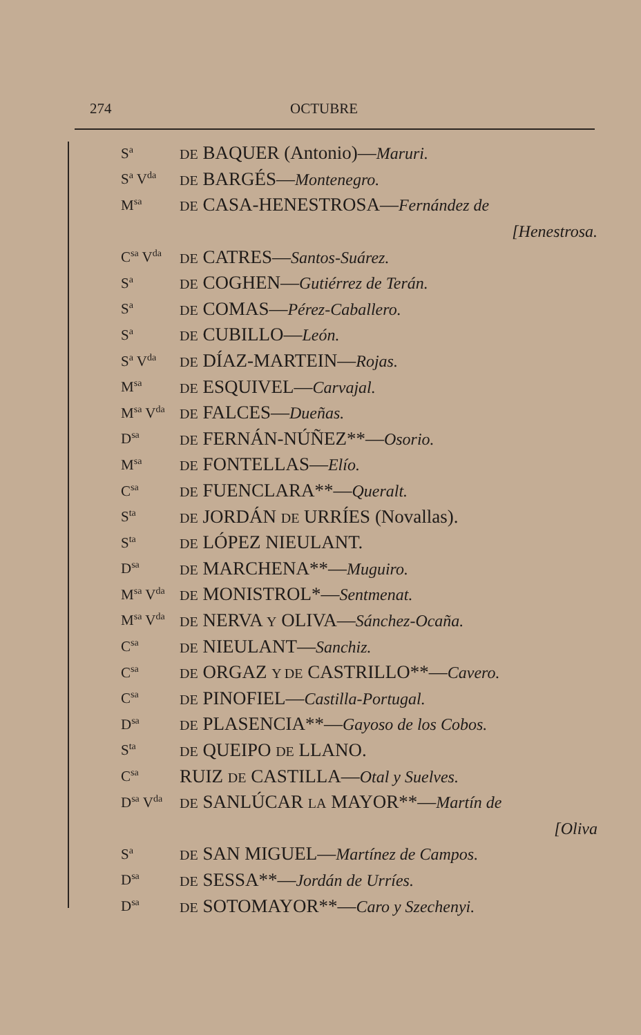274 OCTUBRE
S<sup>a</sup> DE BAQUER (Antonio)—Maruri.
S<sup>a</sup> V<sup>da</sup> DE BARGÉS—Montenegro.
M<sup>sa</sup> DE CASA-HENESTROSA—Fernández de
[Henestrosa.
C<sup>sa</sup> V<sup>da</sup> DE CATRES—Santos-Suárez.
S<sup>a</sup> DE COGHEN—Gutiérrez de Terán.
S<sup>a</sup> DE COMAS—Pérez-Caballero.
S<sup>a</sup> DE CUBILLO—León.
S<sup>a</sup> V<sup>da</sup> DE DÍAZ-MARTEIN—Rojas.
M<sup>sa</sup> DE ESQUIVEL—Carvajal.
M<sup>sa</sup> V<sup>da</sup> DE FALCES—Dueñas.
D<sup>sa</sup> DE FERNÁN-NÚÑEZ**—Osorio.
M<sup>sa</sup> DE FONTELLAS—Elío.
C<sup>sa</sup> DE FUENCLARA**—Queralt.
S<sup>ta</sup> DE JORDÁN DE URRÍES (Novallas).
S<sup>ta</sup> DE LÓPEZ NIEULANT.
D<sup>sa</sup> DE MARCHENA**—Muguiro.
M<sup>sa</sup> V<sup>da</sup> DE MONISTROL*—Sentmenat.
M<sup>sa</sup> V<sup>da</sup> DE NERVA Y OLIVA—Sánchez-Ocaña.
C<sup>sa</sup> DE NIEULANT—Sanchiz.
C<sup>sa</sup> DE ORGAZ Y DE CASTRILLO**—Cavero.
C<sup>sa</sup> DE PINOFIEL—Castilla-Portugal.
D<sup>sa</sup> DE PLASENCIA**—Gayoso de los Cobos.
S<sup>ta</sup> DE QUEIPO DE LLANO.
C<sup>sa</sup> RUIZ DE CASTILLA—Otal y Suelves.
D<sup>sa</sup> V<sup>da</sup> DE SANLÚCAR LA MAYOR**—Martín de
[Oliva
S<sup>a</sup> DE SAN MIGUEL—Martínez de Campos.
D<sup>sa</sup> DE SESSA**—Jordán de Urríes.
D<sup>sa</sup> DE SOTOMAYOR**—Caro y Szechenyi.